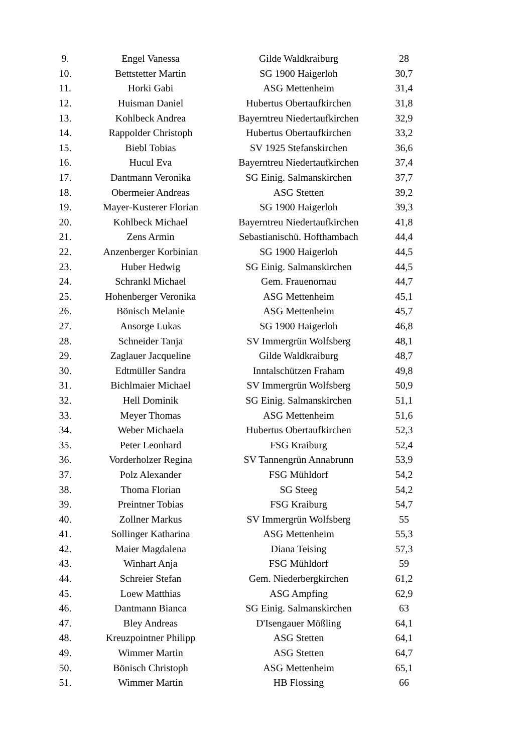| 9. | Engel Vanessa | Gilde Waldkraiburg | 28 |
| 10. | Bettstetter Martin | SG 1900 Haigerloh | 30,7 |
| 11. | Horki Gabi | ASG Mettenheim | 31,4 |
| 12. | Huisman Daniel | Hubertus Obertaufkirchen | 31,8 |
| 13. | Kohlbeck Andrea | Bayerntreu Niedertaufkirchen | 32,9 |
| 14. | Rappolder Christoph | Hubertus Obertaufkirchen | 33,2 |
| 15. | Biebl Tobias | SV 1925 Stefanskirchen | 36,6 |
| 16. | Hucul Eva | Bayerntreu Niedertaufkirchen | 37,4 |
| 17. | Dantmann Veronika | SG Einig. Salmanskirchen | 37,7 |
| 18. | Obermeier Andreas | ASG Stetten | 39,2 |
| 19. | Mayer-Kusterer Florian | SG 1900 Haigerloh | 39,3 |
| 20. | Kohlbeck Michael | Bayerntreu Niedertaufkirchen | 41,8 |
| 21. | Zens Armin | Sebastianischü. Hofthambach | 44,4 |
| 22. | Anzenberger Korbinian | SG 1900 Haigerloh | 44,5 |
| 23. | Huber Hedwig | SG Einig. Salmanskirchen | 44,5 |
| 24. | Schrankl Michael | Gem. Frauenornau | 44,7 |
| 25. | Hohenberger Veronika | ASG Mettenheim | 45,1 |
| 26. | Bönisch Melanie | ASG Mettenheim | 45,7 |
| 27. | Ansorge Lukas | SG 1900 Haigerloh | 46,8 |
| 28. | Schneider Tanja | SV Immergrün Wolfsberg | 48,1 |
| 29. | Zaglauer Jacqueline | Gilde Waldkraiburg | 48,7 |
| 30. | Edtmüller Sandra | Inntalschützen Fraham | 49,8 |
| 31. | Bichlmaier Michael | SV Immergrün Wolfsberg | 50,9 |
| 32. | Hell Dominik | SG Einig. Salmanskirchen | 51,1 |
| 33. | Meyer Thomas | ASG Mettenheim | 51,6 |
| 34. | Weber Michaela | Hubertus Obertaufkirchen | 52,3 |
| 35. | Peter Leonhard | FSG Kraiburg | 52,4 |
| 36. | Vorderholzer Regina | SV Tannengrün Annabrunn | 53,9 |
| 37. | Polz Alexander | FSG Mühldorf | 54,2 |
| 38. | Thoma Florian | SG Steeg | 54,2 |
| 39. | Preintner Tobias | FSG Kraiburg | 54,7 |
| 40. | Zollner Markus | SV Immergrün Wolfsberg | 55 |
| 41. | Sollinger Katharina | ASG Mettenheim | 55,3 |
| 42. | Maier Magdalena | Diana Teising | 57,3 |
| 43. | Winhart Anja | FSG Mühldorf | 59 |
| 44. | Schreier Stefan | Gem. Niederbergkirchen | 61,2 |
| 45. | Loew Matthias | ASG Ampfing | 62,9 |
| 46. | Dantmann Bianca | SG Einig. Salmanskirchen | 63 |
| 47. | Bley Andreas | D'Isengauer Mößling | 64,1 |
| 48. | Kreuzpointner Philipp | ASG Stetten | 64,1 |
| 49. | Wimmer Martin | ASG Stetten | 64,7 |
| 50. | Bönisch Christoph | ASG Mettenheim | 65,1 |
| 51. | Wimmer Martin | HB Flossing | 66 |